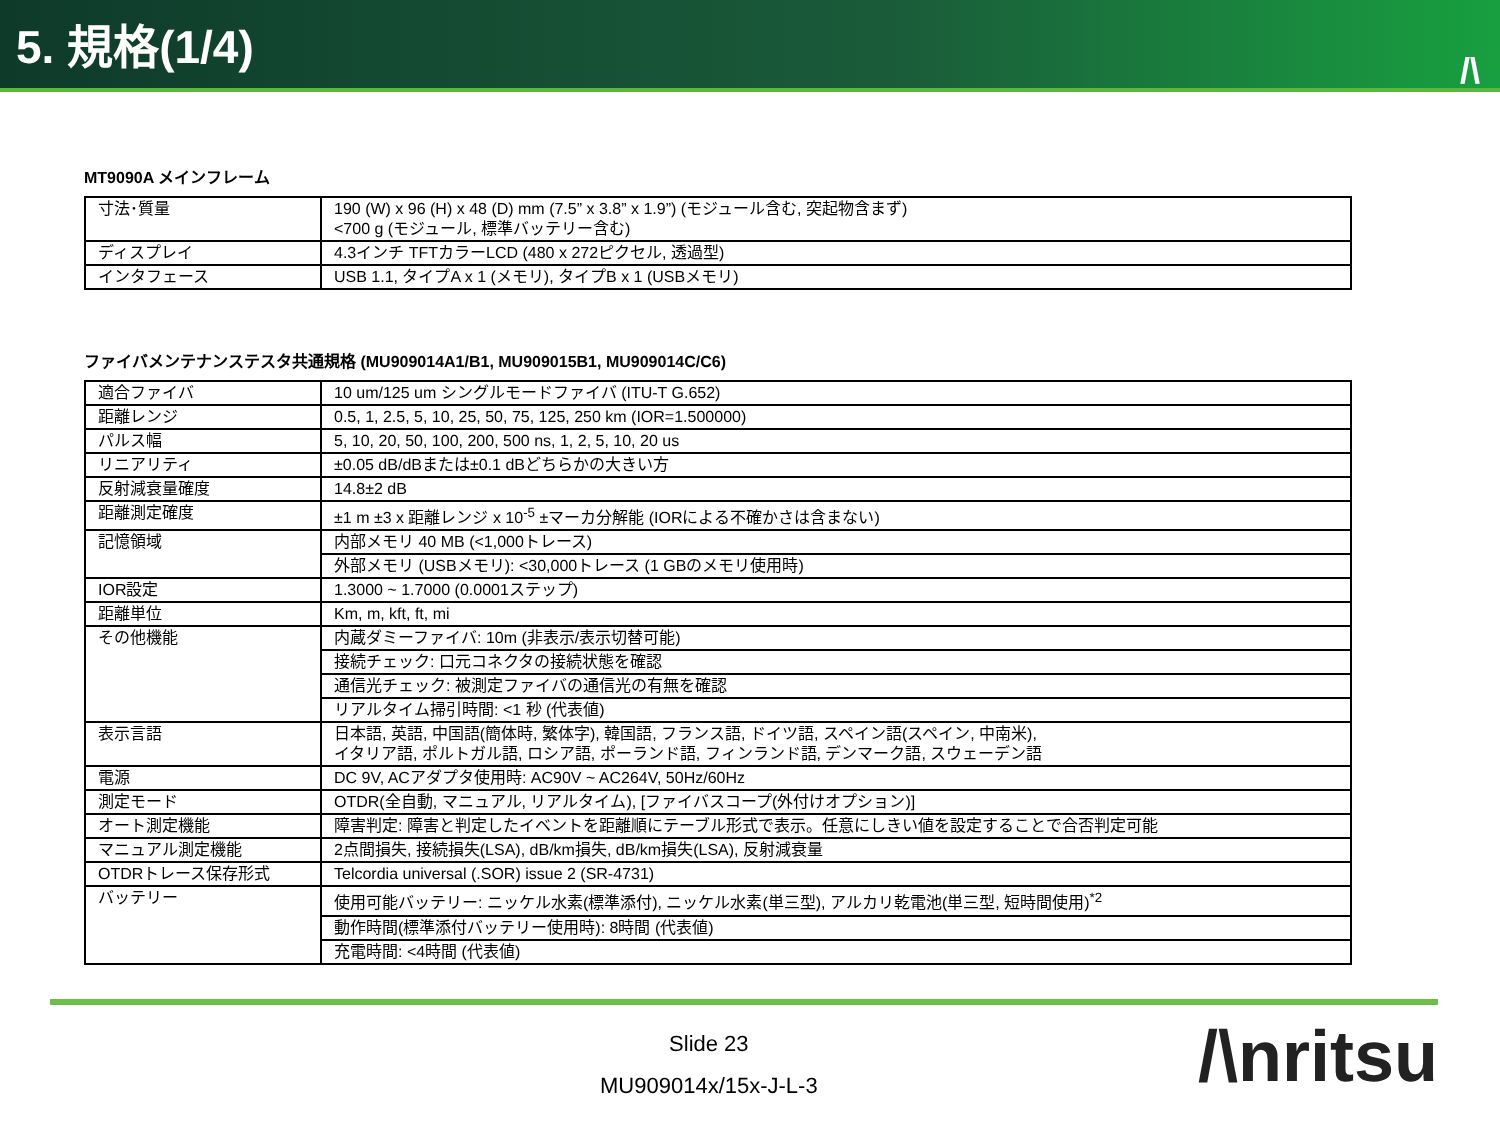5. 規格(1/4) /\
MT9090A メインフレーム
| 寸法･質量 | 190 (W) x 96 (H) x 48 (D) mm (7.5” x 3.8” x 1.9”) (モジュール含む, 突起物含まず) <700 g (モジュール, 標準バッテリー含む) |
| ディスプレイ | 4.3インチ TFTカラーLCD (480 x 272ピクセル, 透過型) |
| インタフェース | USB 1.1, タイプA x 1 (メモリ), タイプB x 1 (USBメモリ) |
ファイバメンテナンステスタ共通規格 (MU909014A1/B1, MU909015B1, MU909014C/C6)
| 適合ファイバ | 10 um/125 um シングルモードファイバ (ITU-T G.652) |
| 距離レンジ | 0.5, 1, 2.5, 5, 10, 25, 50, 75, 125, 250 km (IOR=1.500000) |
| パルス幅 | 5, 10, 20, 50, 100, 200, 500 ns, 1, 2, 5, 10, 20 us |
| リニアリティ | ±0.05 dB/dBまたは±0.1 dBどちらかの大きい方 |
| 反射減衰量確度 | 14.8±2 dB |
| 距離測定確度 | ±1 m ±3 x 距離レンジ x 10<sup>-5</sup> ±マーカ分解能 (IORによる不確かさは含まない) |
| 記憶領域 | 内部メモリ 40 MB (<1,000トレース) |
| | 外部メモリ (USBメモリ): <30,000トレース (1 GBのメモリ使用時) |
| IOR設定 | 1.3000 ~ 1.7000 (0.0001ステップ) |
| 距離単位 | Km, m, kft, ft, mi |
| その他機能 | 内蔵ダミーファイバ: 10m (非表示/表示切替可能) |
| | 接続チェック: 口元コネクタの接続状態を確認 |
| | 通信光チェック: 被測定ファイバの通信光の有無を確認 |
| | リアルタイム掃引時間: <1 秒 (代表値) |
| 表示言語 | 日本語, 英語, 中国語(簡体時, 繁体字), 韓国語, フランス語, ドイツ語, スペイン語(スペイン, 中南米), イタリア語, ポルトガル語, ロシア語, ポーランド語, フィンランド語, デンマーク語, スウェーデン語 |
| 電源 | DC 9V, ACアダプタ使用時: AC90V ~ AC264V, 50Hz/60Hz |
| 測定モード | OTDR(全自動, マニュアル, リアルタイム), [ファイバスコープ(外付けオプション)] |
| オート測定機能 | 障害判定: 障害と判定したイベントを距離順にテーブル形式で表示。任意にしきい値を設定することで合否判定可能 |
| マニュアル測定機能 | 2点間損失, 接続損失(LSA), dB/km損失, dB/km損失(LSA), 反射減衰量 |
| OTDRトレース保存形式 | Telcordia universal (.SOR) issue 2 (SR-4731) |
| バッテリー | 使用可能バッテリー: ニッケル水素(標準添付), ニッケル水素(単三型), アルカリ乾電池(単三型, 短時間使用)<sup>*2</sup> |
| | 動作時間(標準添付バッテリー使用時): 8時間 (代表値) |
| | 充電時間: <4時間 (代表値) |
Slide 23
MU909014x/15x-J-L-3
/\nritsu